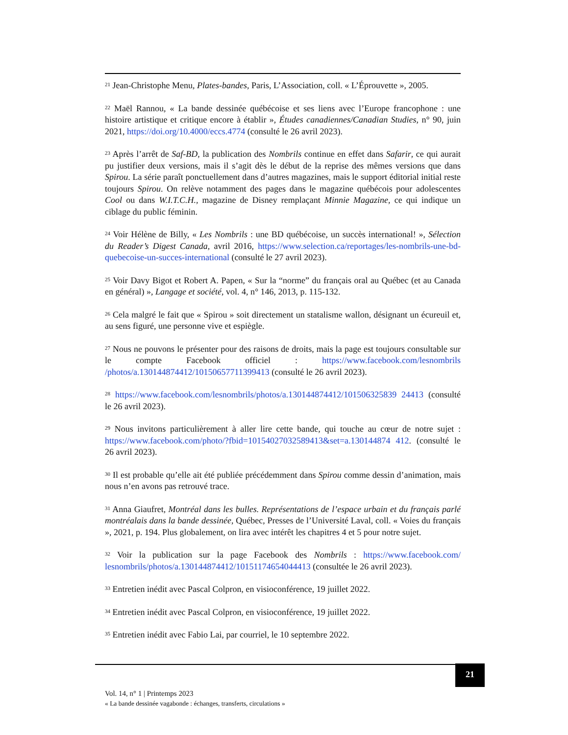<sup>21</sup> Jean-Christophe Menu, Plates-bandes, Paris, L’Association, coll. « L’Éprouvette », 2005.
<sup>22</sup> Maël Rannou, « La bande dessinée québécoise et ses liens avec l’Europe francophone : une histoire artistique et critique encore à établir », Études canadiennes/Canadian Studies, n° 90, juin 2021, https://doi.org/10.4000/eccs.4774 (consulté le 26 avril 2023).
<sup>23</sup> Après l’arrêt de Saf-BD, la publication des Nombrils continue en effet dans Safarir, ce qui aurait pu justifier deux versions, mais il s’agit dès le début de la reprise des mêmes versions que dans Spirou. La série paraît ponctuellement dans d’autres magazines, mais le support éditorial initial reste toujours Spirou. On relève notamment des pages dans le magazine québécois pour adolescentes Cool ou dans W.I.T.C.H., magazine de Disney remplaçant Minnie Magazine, ce qui indique un ciblage du public féminin.
<sup>24</sup> Voir Hélène de Billy, « Les Nombrils : une BD québécoise, un succès international! », Sélection du Reader’s Digest Canada, avril 2016, https://www.selection.ca/reportages/les-nombrils-une-bd-quebecoise-un-succes-international (consulté le 27 avril 2023).
<sup>25</sup> Voir Davy Bigot et Robert A. Papen, « Sur la “norme” du français oral au Québec (et au Canada en général) », Langage et société, vol. 4, n° 146, 2013, p. 115-132.
<sup>26</sup> Cela malgré le fait que « Spirou » soit directement un statalisme wallon, désignant un écureuil et, au sens figuré, une personne vive et espiègle.
<sup>27</sup> Nous ne pouvons le présenter pour des raisons de droits, mais la page est toujours consultable sur le compte Facebook officiel : https://www.facebook.com/lesnombrils /photos/a.130144874412/10150657711399413 (consulté le 26 avril 2023).
<sup>28</sup> https://www.facebook.com/lesnombrils/photos/a.130144874412/101506325839 24413 (consulté le 26 avril 2023).
<sup>29</sup> Nous invitons particulièrement à aller lire cette bande, qui touche au cœur de notre sujet : https://www.facebook.com/photo/?fbid=10154027032589413&set=a.130144874 412. (consulté le 26 avril 2023).
<sup>30</sup> Il est probable qu’elle ait été publiée précédemment dans Spirou comme dessin d’animation, mais nous n’en avons pas retrouvé trace.
<sup>31</sup> Anna Giaufret, Montréal dans les bulles. Représentations de l’espace urbain et du français parlé montréalais dans la bande dessinée, Québec, Presses de l’Université Laval, coll. « Voies du français », 2021, p. 194. Plus globalement, on lira avec intérêt les chapitres 4 et 5 pour notre sujet.
<sup>32</sup> Voir la publication sur la page Facebook des Nombrils : https://www.facebook.com/ lesnombrils/photos/a.130144874412/10151174654044413 (consultée le 26 avril 2023).
<sup>33</sup> Entretien inédit avec Pascal Colpron, en visioconférence, 19 juillet 2022.
<sup>34</sup> Entretien inédit avec Pascal Colpron, en visioconférence, 19 juillet 2022.
<sup>35</sup> Entretien inédit avec Fabio Lai, par courriel, le 10 septembre 2022.
21
Vol. 14, n° 1 | Printemps 2023
« La bande dessinée vagabonde : échanges, transferts, circulations »